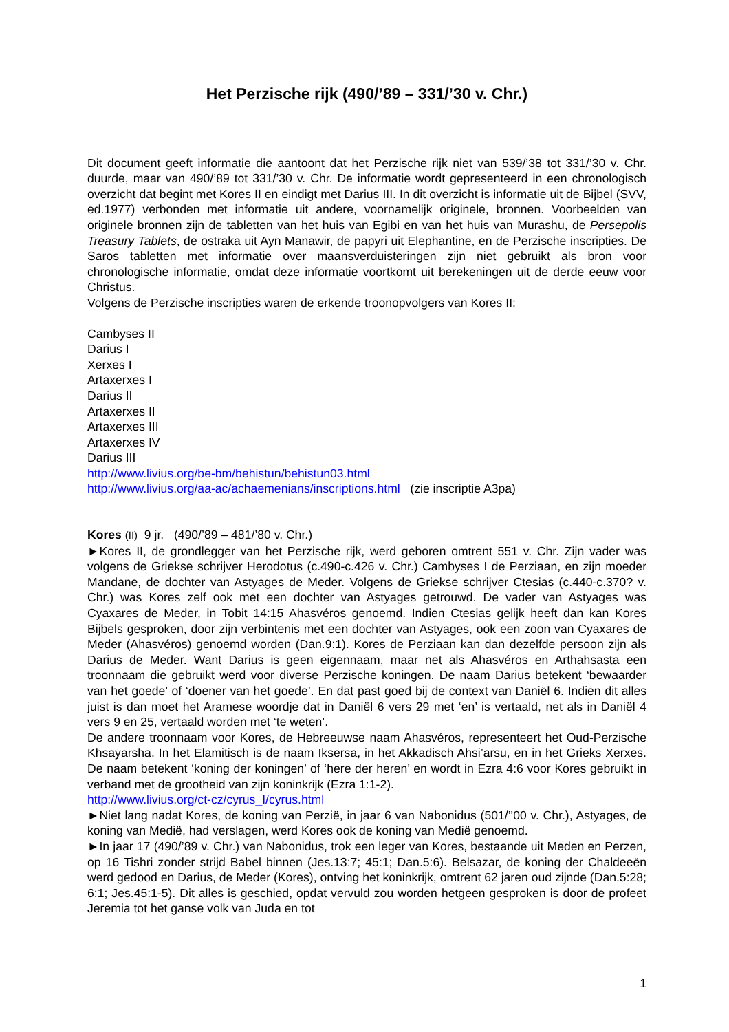Het Perzische rijk (490/’89 – 331/’30 v. Chr.)
Dit document geeft informatie die aantoont dat het Perzische rijk niet van 539/’38 tot 331/’30 v. Chr. duurde, maar van 490/’89 tot 331/’30 v. Chr. De informatie wordt gepresenteerd in een chronologisch overzicht dat begint met Kores II en eindigt met Darius III. In dit overzicht is informatie uit de Bijbel (SVV, ed.1977) verbonden met informatie uit andere, voornamelijk originele, bronnen. Voorbeelden van originele bronnen zijn de tabletten van het huis van Egibi en van het huis van Murashu, de Persepolis Treasury Tablets, de ostraka uit Ayn Manawir, de papyri uit Elephantine, en de Perzische inscripties. De Saros tabletten met informatie over maansverduisteringen zijn niet gebruikt als bron voor chronologische informatie, omdat deze informatie voortkomt uit berekeningen uit de derde eeuw voor Christus.
Volgens de Perzische inscripties waren de erkende troonopvolgers van Kores II:
Cambyses II
Darius I
Xerxes I
Artaxerxes I
Darius II
Artaxerxes II
Artaxerxes III
Artaxerxes IV
Darius III
http://www.livius.org/be-bm/behistun/behistun03.html
http://www.livius.org/aa-ac/achaemenians/inscriptions.html (zie inscriptie A3pa)
Kores (II) 9 jr. (490/’89 – 481/’80 v. Chr.)
►Kores II, de grondlegger van het Perzische rijk, werd geboren omtrent 551 v. Chr. Zijn vader was volgens de Griekse schrijver Herodotus (c.490-c.426 v. Chr.) Cambyses I de Perziaan, en zijn moeder Mandane, de dochter van Astyages de Meder. Volgens de Griekse schrijver Ctesias (c.440-c.370? v. Chr.) was Kores zelf ook met een dochter van Astyages getrouwd. De vader van Astyages was Cyaxares de Meder, in Tobit 14:15 Ahasvéros genoemd. Indien Ctesias gelijk heeft dan kan Kores Bijbels gesproken, door zijn verbintenis met een dochter van Astyages, ook een zoon van Cyaxares de Meder (Ahasvéros) genoemd worden (Dan.9:1). Kores de Perziaan kan dan dezelfde persoon zijn als Darius de Meder. Want Darius is geen eigennaam, maar net als Ahasvéros en Arthahsasta een troonnaam die gebruikt werd voor diverse Perzische koningen. De naam Darius betekent ‘bewaarder van het goede’ of ‘doener van het goede’. En dat past goed bij de context van Daniël 6. Indien dit alles juist is dan moet het Aramese woordje dat in Daniël 6 vers 29 met ‘en’ is vertaald, net als in Daniël 4 vers 9 en 25, vertaald worden met ‘te weten’.
De andere troonnaam voor Kores, de Hebreeuwse naam Ahasvéros, representeert het Oud-Perzische Khsayarsha. In het Elamitisch is de naam Iksersa, in het Akkadisch Ahsi’arsu, en in het Grieks Xerxes. De naam betekent ‘koning der koningen’ of ‘here der heren’ en wordt in Ezra 4:6 voor Kores gebruikt in verband met de grootheid van zijn koninkrijk (Ezra 1:1-2).
http://www.livius.org/ct-cz/cyrus_I/cyrus.html
►Niet lang nadat Kores, de koning van Perzië, in jaar 6 van Nabonidus (501/’’00 v. Chr.), Astyages, de koning van Medië, had verslagen, werd Kores ook de koning van Medië genoemd.
►In jaar 17 (490/’89 v. Chr.) van Nabonidus, trok een leger van Kores, bestaande uit Meden en Perzen, op 16 Tishri zonder strijd Babel binnen (Jes.13:7; 45:1; Dan.5:6). Belsazar, de koning der Chaldeeën werd gedood en Darius, de Meder (Kores), ontving het koninkrijk, omtrent 62 jaren oud zijnde (Dan.5:28; 6:1; Jes.45:1-5). Dit alles is geschied, opdat vervuld zou worden hetgeen gesproken is door de profeet Jeremia tot het ganse volk van Juda en tot
1